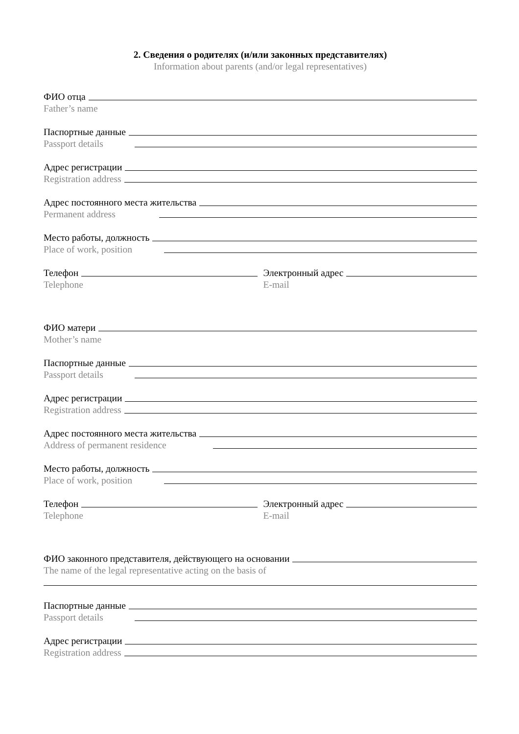2. Сведения о родителях (и/или законных представителях)
Information about parents (and/or legal representatives)
ФИО отца
Father’s name
Паспортные данные
Passport details
Адрес регистрации
Registration address
Адрес постоянного места жительства
Permanent address
Место работы, должность
Place of work, position
Телефон
Telephone
Электронный адрес
E-mail
ФИО матери
Mother’s name
Паспортные данные
Passport details
Адрес регистрации
Registration address
Адрес постоянного места жительства
Address of permanent residence
Место работы, должность
Place of work, position
Телефон
Telephone
Электронный адрес
E-mail
ФИО законного представителя, действующего на основании
The name of the legal representative acting on the basis of
Паспортные данные
Passport details
Адрес регистрации
Registration address